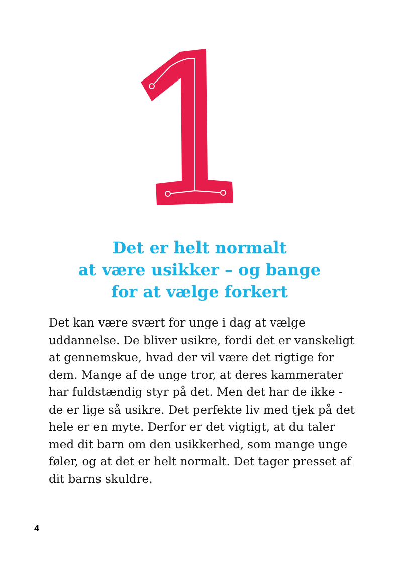Det er helt normalt
at være usikker – og bange
for at vælge forkert
Det kan være svært for unge i dag at vælge uddannelse. De bliver usikre, fordi det er vanskeligt at gennemskue, hvad der vil være det rigtige for dem. Mange af de unge tror, at deres kammerater har fuldstændig styr på det. Men det har de ikke - de er lige så usikre. Det perfekte liv med tjek på det hele er en myte. Derfor er det vigtigt, at du taler med dit barn om den usikkerhed, som mange unge føler, og at det er helt normalt. Det tager presset af dit barns skuldre.
4